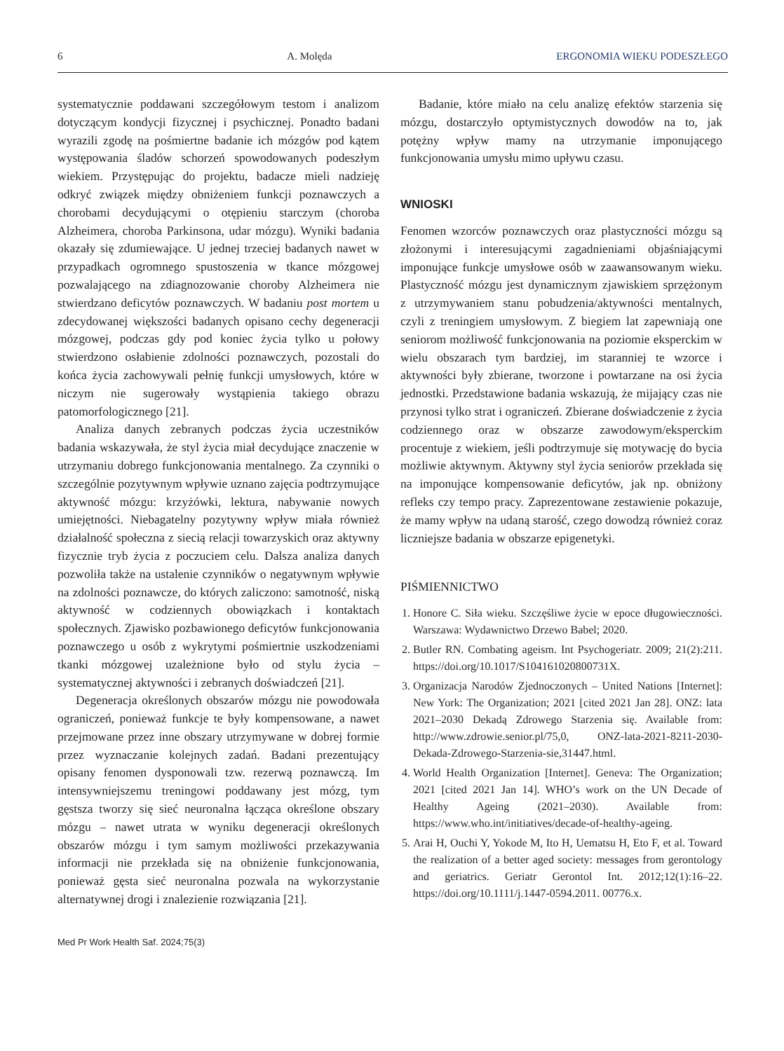6 A. Molęda ERGONOMIA WIEKU PODESZŁEGO
systematycznie poddawani szczegółowym testom i analizom dotyczącym kondycji fizycznej i psychicznej. Ponadto badani wyrazili zgodę na pośmiertne badanie ich mózgów pod kątem występowania śladów schorzeń spowodowanych podeszłym wiekiem. Przystępując do projektu, badacze mieli nadzieję odkryć związek między obniżeniem funkcji poznawczych a chorobami decydującymi o otępieniu starczym (choroba Alzheimera, choroba Parkinsona, udar mózgu). Wyniki badania okazały się zdumiewające. U jednej trzeciej badanych nawet w przypadkach ogromnego spustoszenia w tkance mózgowej pozwalającego na zdiagnozowanie choroby Alzheimera nie stwierdzano deficytów poznawczych. W badaniu post mortem u zdecydowanej większości badanych opisano cechy degeneracji mózgowej, podczas gdy pod koniec życia tylko u połowy stwierdzono osłabienie zdolności poznawczych, pozostali do końca życia zachowywali pełnię funkcji umysłowych, które w niczym nie sugerowały wystąpienia takiego obrazu patomorfologicznego [21].
Analiza danych zebranych podczas życia uczestników badania wskazywała, że styl życia miał decydujące znaczenie w utrzymaniu dobrego funkcjonowania mentalnego. Za czynniki o szczególnie pozytywnym wpływie uznano zajęcia podtrzymujące aktywność mózgu: krzyżówki, lektura, nabywanie nowych umiejętności. Niebagatelny pozytywny wpływ miała również działalność społeczna z siecią relacji towarzyskich oraz aktywny fizycznie tryb życia z poczuciem celu. Dalsza analiza danych pozwoliła także na ustalenie czynników o negatywnym wpływie na zdolności poznawcze, do których zaliczono: samotność, niską aktywność w codziennych obowiązkach i kontaktach społecznych. Zjawisko pozbawionego deficytów funkcjonowania poznawczego u osób z wykrytymi pośmiertnie uszkodzeniami tkanki mózgowej uzależnione było od stylu życia – systematycznej aktywności i zebranych doświadczeń [21].
Degeneracja określonych obszarów mózgu nie powodowała ograniczeń, ponieważ funkcje te były kompensowane, a nawet przejmowane przez inne obszary utrzymywane w dobrej formie przez wyznaczanie kolejnych zadań. Badani prezentujący opisany fenomen dysponowali tzw. rezerwą poznawczą. Im intensywniejszemu treningowi poddawany jest mózg, tym gęstsza tworzy się sieć neuronalna łącząca określone obszary mózgu – nawet utrata w wyniku degeneracji określonych obszarów mózgu i tym samym możliwości przekazywania informacji nie przekłada się na obniżenie funkcjonowania, ponieważ gęsta sieć neuronalna pozwala na wykorzystanie alternatywnej drogi i znalezienie rozwiązania [21].
Badanie, które miało na celu analizę efektów starzenia się mózgu, dostarczyło optymistycznych dowodów na to, jak potężny wpływ mamy na utrzymanie imponującego funkcjonowania umysłu mimo upływu czasu.
WNIOSKI
Fenomen wzorców poznawczych oraz plastyczności mózgu są złożonymi i interesującymi zagadnieniami objaśniającymi imponujące funkcje umysłowe osób w zaawansowanym wieku. Plastyczność mózgu jest dynamicznym zjawiskiem sprzężonym z utrzymywaniem stanu pobudzenia/aktywności mentalnych, czyli z treningiem umysłowym. Z biegiem lat zapewniają one seniorom możliwość funkcjonowania na poziomie eksperckim w wielu obszarach tym bardziej, im staranniej te wzorce i aktywności były zbierane, tworzone i powtarzane na osi życia jednostki. Przedstawione badania wskazują, że mijający czas nie przynosi tylko strat i ograniczeń. Zbierane doświadczenie z życia codziennego oraz w obszarze zawodowym/eksperckim procentuje z wiekiem, jeśli podtrzymuje się motywację do bycia możliwie aktywnym. Aktywny styl życia seniorów przekłada się na imponujące kompensowanie deficytów, jak np. obniżony refleks czy tempo pracy. Zaprezentowane zestawienie pokazuje, że mamy wpływ na udaną starość, czego dowodzą również coraz liczniejsze badania w obszarze epigenetyki.
PIŚMIENNICTWO
1. Honore C. Siła wieku. Szczęśliwe życie w epoce długowieczności. Warszawa: Wydawnictwo Drzewo Babel; 2020.
2. Butler RN. Combating ageism. Int Psychogeriatr. 2009; 21(2):211. https://doi.org/10.1017/S104161020800731X.
3. Organizacja Narodów Zjednoczonych – United Nations [Internet]: New York: The Organization; 2021 [cited 2021 Jan 28]. ONZ: lata 2021–2030 Dekadą Zdrowego Starzenia się. Available from: http://www.zdrowie.senior.pl/75,0, ONZ-lata-2021-8211-2030-Dekada-Zdrowego-Starzenia-sie,31447.html.
4. World Health Organization [Internet]. Geneva: The Organization; 2021 [cited 2021 Jan 14]. WHO’s work on the UN Decade of Healthy Ageing (2021–2030). Available from: https://www.who.int/initiatives/decade-of-healthy-ageing.
5. Arai H, Ouchi Y, Yokode M, Ito H, Uematsu H, Eto F, et al. Toward the realization of a better aged society: messages from gerontology and geriatrics. Geriatr Gerontol Int. 2012;12(1):16–22. https://doi.org/10.1111/j.1447-0594.2011. 00776.x.
Med Pr Work Health Saf. 2024;75(3)